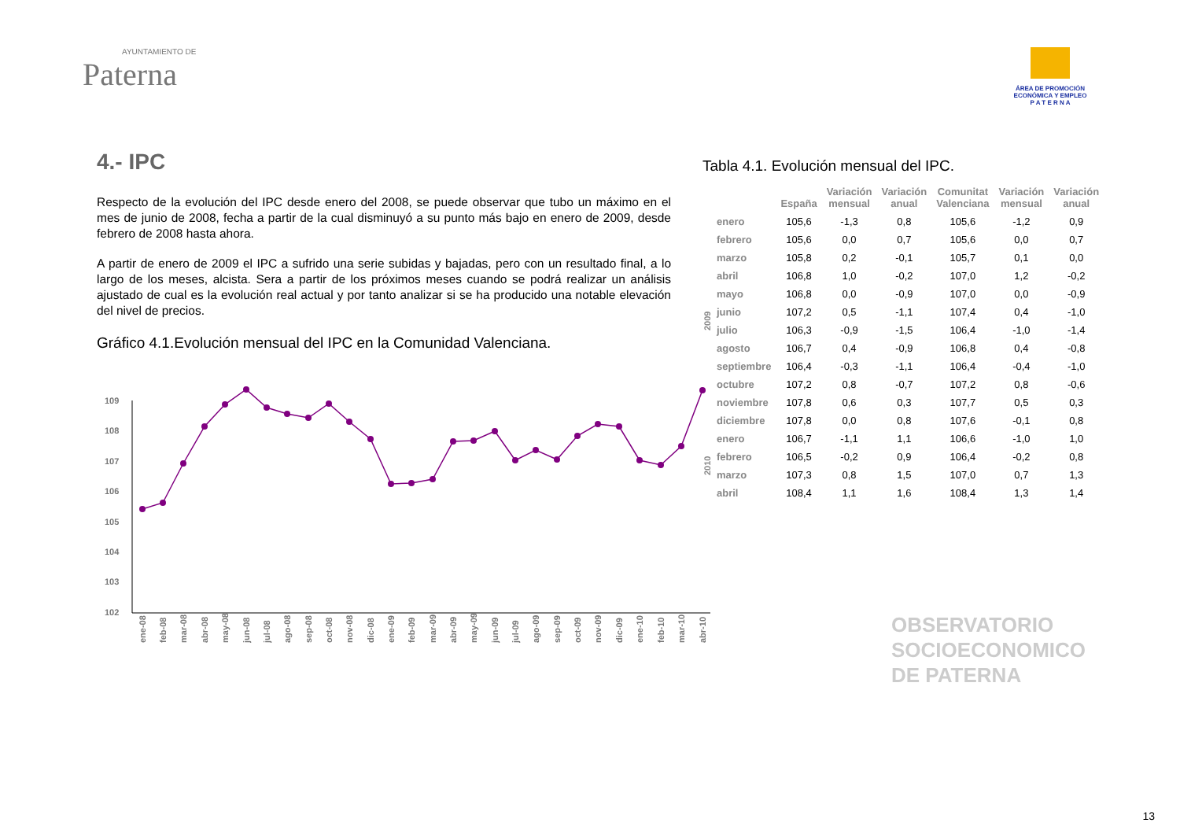AYUNTAMIENTO DE
Paterna
ÁREA DE PROMOCIÓN
ECONÓMICA Y EMPLEO
P A T E R N A
4.- IPC
Respecto de la evolución del IPC desde enero del 2008, se puede observar que tubo un máximo en el mes de junio de 2008, fecha a partir de la cual disminuyó a su punto más bajo en enero de 2009, desde febrero de 2008 hasta ahora.
A partir de enero de 2009 el IPC a sufrido una serie subidas y bajadas, pero con un resultado final, a lo largo de los meses, alcista. Sera a partir de los próximos meses cuando se podrá realizar un análisis ajustado de cual es la evolución real actual y por tanto analizar si se ha producido una notable elevación del nivel de precios.
Gráfico 4.1.Evolución mensual del IPC en la Comunidad Valenciana.
109
108
107
106
105
104
103
102
ene-08
feb-08
mar-08
abr-08
may-08
jun-08
jul-08
ago-08
sep-08
oct-08
nov-08
dic-08
ene-09
feb-09
mar-09
abr-09
may-09
jun-09
jul-09
ago-09
sep-09
oct-09
nov-09
dic-09
ene-10
feb-10
mar-10
abr-10
Tabla 4.1. Evolución mensual del IPC.
| | | España | Variación mensual | Variación anual | Comunitat Valenciana | Variación mensual | Variación anual |
| --- | --- | --- | --- | --- | --- | --- | --- |
| 2009 | enero | 105,6 | -1,3 | 0,8 | 105,6 | -1,2 | 0,9 |
| | febrero | 105,6 | 0,0 | 0,7 | 105,6 | 0,0 | 0,7 |
| | marzo | 105,8 | 0,2 | -0,1 | 105,7 | 0,1 | 0,0 |
| | abril | 106,8 | 1,0 | -0,2 | 107,0 | 1,2 | -0,2 |
| | mayo | 106,8 | 0,0 | -0,9 | 107,0 | 0,0 | -0,9 |
| | junio | 107,2 | 0,5 | -1,1 | 107,4 | 0,4 | -1,0 |
| | julio | 106,3 | -0,9 | -1,5 | 106,4 | -1,0 | -1,4 |
| | agosto | 106,7 | 0,4 | -0,9 | 106,8 | 0,4 | -0,8 |
| | septiembre | 106,4 | -0,3 | -1,1 | 106,4 | -0,4 | -1,0 |
| | octubre | 107,2 | 0,8 | -0,7 | 107,2 | 0,8 | -0,6 |
| | noviembre | 107,8 | 0,6 | 0,3 | 107,7 | 0,5 | 0,3 |
| | diciembre | 107,8 | 0,0 | 0,8 | 107,6 | -0,1 | 0,8 |
| 2010 | enero | 106,7 | -1,1 | 1,1 | 106,6 | -1,0 | 1,0 |
| | febrero | 106,5 | -0,2 | 0,9 | 106,4 | -0,2 | 0,8 |
| | marzo | 107,3 | 0,8 | 1,5 | 107,0 | 0,7 | 1,3 |
| | abril | 108,4 | 1,1 | 1,6 | 108,4 | 1,3 | 1,4 |
OBSERVATORIO
SOCIOECONOMICO
DE PATERNA
13